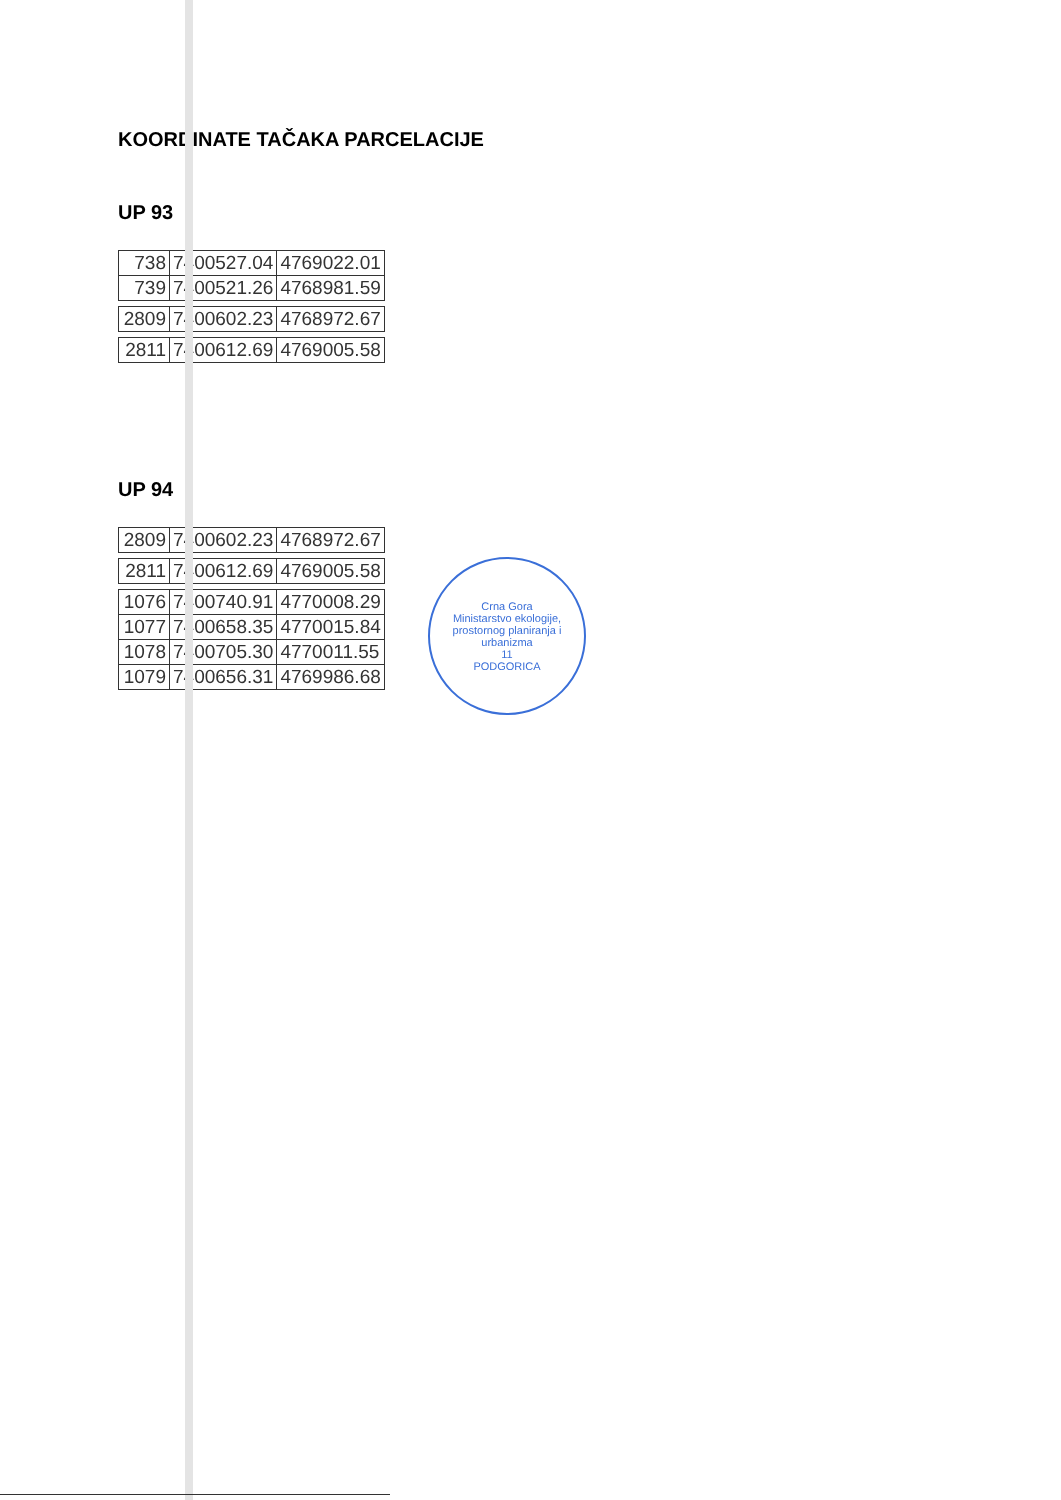KOORDINATE TAČAKA PARCELACIJE
UP 93
| 738 | 7400527.04 | 4769022.01 |
| 739 | 7400521.26 | 4768981.59 |
| 2809 | 7400602.23 | 4768972.67 |
| 2811 | 7400612.69 | 4769005.58 |
UP 94
| 2809 | 7400602.23 | 4768972.67 |
| 2811 | 7400612.69 | 4769005.58 |
| 1076 | 7400740.91 | 4770008.29 |
| 1077 | 7400658.35 | 4770015.84 |
| 1078 | 7400705.30 | 4770011.55 |
| 1079 | 7400656.31 | 4769986.68 |
Crna Gora
Ministarstvo ekologije, prostornog planiranja i urbanizma
11
PODGORICA